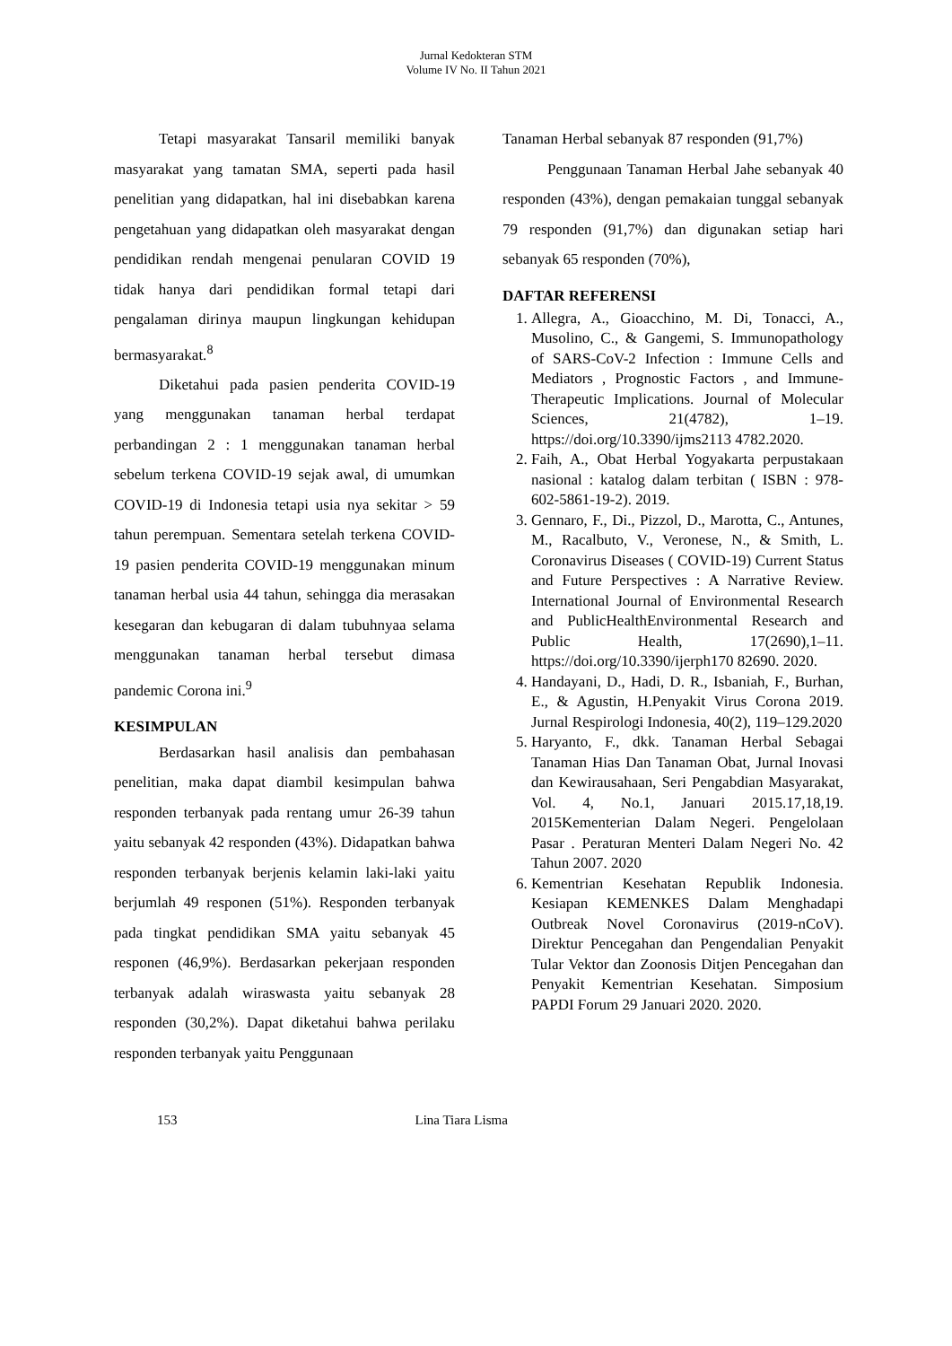Jurnal Kedokteran STM
Volume IV No. II Tahun 2021
Tetapi masyarakat Tansaril memiliki banyak masyarakat yang tamatan SMA, seperti pada hasil penelitian yang didapatkan, hal ini disebabkan karena pengetahuan yang didapatkan oleh masyarakat dengan pendidikan rendah mengenai penularan COVID 19 tidak hanya dari pendidikan formal tetapi dari pengalaman dirinya maupun lingkungan kehidupan bermasyarakat.<sup>8</sup>
Diketahui pada pasien penderita COVID-19 yang menggunakan tanaman herbal terdapat perbandingan 2 : 1 menggunakan tanaman herbal sebelum terkena COVID-19 sejak awal, di umumkan COVID-19 di Indonesia tetapi usia nya sekitar > 59 tahun perempuan. Sementara setelah terkena COVID-19 pasien penderita COVID-19 menggunakan minum tanaman herbal usia 44 tahun, sehingga dia merasakan kesegaran dan kebugaran di dalam tubuhnyaa selama menggunakan tanaman herbal tersebut dimasa pandemic Corona ini.<sup>9</sup>
KESIMPULAN
Berdasarkan hasil analisis dan pembahasan penelitian, maka dapat diambil kesimpulan bahwa responden terbanyak pada rentang umur 26-39 tahun yaitu sebanyak 42 responden (43%). Didapatkan bahwa responden terbanyak berjenis kelamin laki-laki yaitu berjumlah 49 responen (51%). Responden terbanyak pada tingkat pendidikan SMA yaitu sebanyak 45 responen (46,9%). Berdasarkan pekerjaan responden terbanyak adalah wiraswasta yaitu sebanyak 28 responden (30,2%). Dapat diketahui bahwa perilaku responden terbanyak yaitu Penggunaan
Tanaman Herbal sebanyak 87 responden (91,7%)
Penggunaan Tanaman Herbal Jahe sebanyak 40 responden (43%), dengan pemakaian tunggal sebanyak 79 responden (91,7%) dan digunakan setiap hari sebanyak 65 responden (70%),
DAFTAR REFERENSI
1. Allegra, A., Gioacchino, M. Di, Tonacci, A., Musolino, C., & Gangemi, S. Immunopathology of SARS-CoV-2 Infection : Immune Cells and Mediators , Prognostic Factors , and Immune-Therapeutic Implications. Journal of Molecular Sciences, 21(4782), 1–19. https://doi.org/10.3390/ijms2113 4782.2020.
2. Faih, A., Obat Herbal Yogyakarta perpustakaan nasional : katalog dalam terbitan ( ISBN : 978-602-5861-19-2). 2019.
3. Gennaro, F., Di., Pizzol, D., Marotta, C., Antunes, M., Racalbuto, V., Veronese, N., & Smith, L. Coronavirus Diseases ( COVID-19) Current Status and Future Perspectives : A Narrative Review. International Journal of Environmental Research and PublicHealthEnvironmental Research and Public Health, 17(2690),1–11. https://doi.org/10.3390/ijerph170 82690. 2020.
4. Handayani, D., Hadi, D. R., Isbaniah, F., Burhan, E., & Agustin, H.Penyakit Virus Corona 2019. Jurnal Respirologi Indonesia, 40(2), 119–129.2020
5. Haryanto, F., dkk. Tanaman Herbal Sebagai Tanaman Hias Dan Tanaman Obat, Jurnal Inovasi dan Kewirausahaan, Seri Pengabdian Masyarakat, Vol. 4, No.1, Januari 2015.17,18,19. 2015Kementerian Dalam Negeri. Pengelolaan Pasar . Peraturan Menteri Dalam Negeri No. 42 Tahun 2007. 2020
6. Kementrian Kesehatan Republik Indonesia. Kesiapan KEMENKES Dalam Menghadapi Outbreak Novel Coronavirus (2019-nCoV). Direktur Pencegahan dan Pengendalian Penyakit Tular Vektor dan Zoonosis Ditjen Pencegahan dan Penyakit Kementrian Kesehatan. Simposium PAPDI Forum 29 Januari 2020. 2020.
153 Lina Tiara Lisma